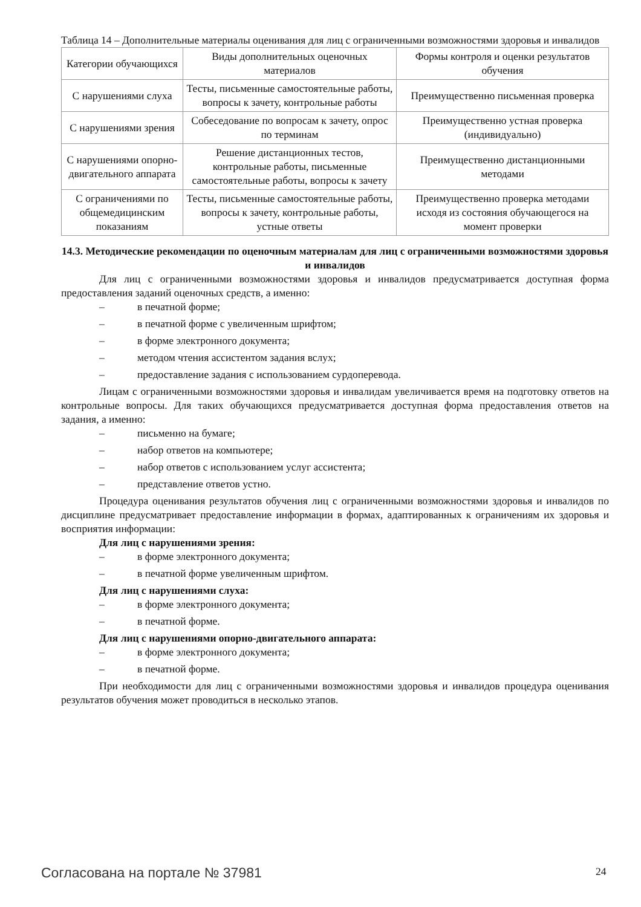Таблица 14 – Дополнительные материалы оценивания для лиц с ограниченными возможностями здоровья и инвалидов
| Категории обучающихся | Виды дополнительных оценочных материалов | Формы контроля и оценки результатов обучения |
| С нарушениями слуха | Тесты, письменные самостоятельные работы, вопросы к зачету, контрольные работы | Преимущественно письменная проверка |
| С нарушениями зрения | Собеседование по вопросам к зачету, опрос по терминам | Преимущественно устная проверка (индивидуально) |
| С нарушениями опорно-двигательного аппарата | Решение дистанционных тестов, контрольные работы, письменные самостоятельные работы, вопросы к зачету | Преимущественно дистанционными методами |
| С ограничениями по общемедицинским показаниям | Тесты, письменные самостоятельные работы, вопросы к зачету, контрольные работы, устные ответы | Преимущественно проверка методами исходя из состояния обучающегося на момент проверки |
14.3. Методические рекомендации по оценочным материалам для лиц с ограниченными возможностями здоровья и инвалидов
Для лиц с ограниченными возможностями здоровья и инвалидов предусматривается доступная форма предоставления заданий оценочных средств, а именно:
– в печатной форме;
– в печатной форме с увеличенным шрифтом;
– в форме электронного документа;
– методом чтения ассистентом задания вслух;
– предоставление задания с использованием сурдоперевода.
Лицам с ограниченными возможностями здоровья и инвалидам увеличивается время на подготовку ответов на контрольные вопросы. Для таких обучающихся предусматривается доступная форма предоставления ответов на задания, а именно:
– письменно на бумаге;
– набор ответов на компьютере;
– набор ответов с использованием услуг ассистента;
– представление ответов устно.
Процедура оценивания результатов обучения лиц с ограниченными возможностями здоровья и инвалидов по дисциплине предусматривает предоставление информации в формах, адаптированных к ограничениям их здоровья и восприятия информации:
Для лиц с нарушениями зрения:
– в форме электронного документа;
– в печатной форме увеличенным шрифтом.
Для лиц с нарушениями слуха:
– в форме электронного документа;
– в печатной форме.
Для лиц с нарушениями опорно-двигательного аппарата:
– в форме электронного документа;
– в печатной форме.
При необходимости для лиц с ограниченными возможностями здоровья и инвалидов процедура оценивания результатов обучения может проводиться в несколько этапов.
Согласована на портале № 37981 24